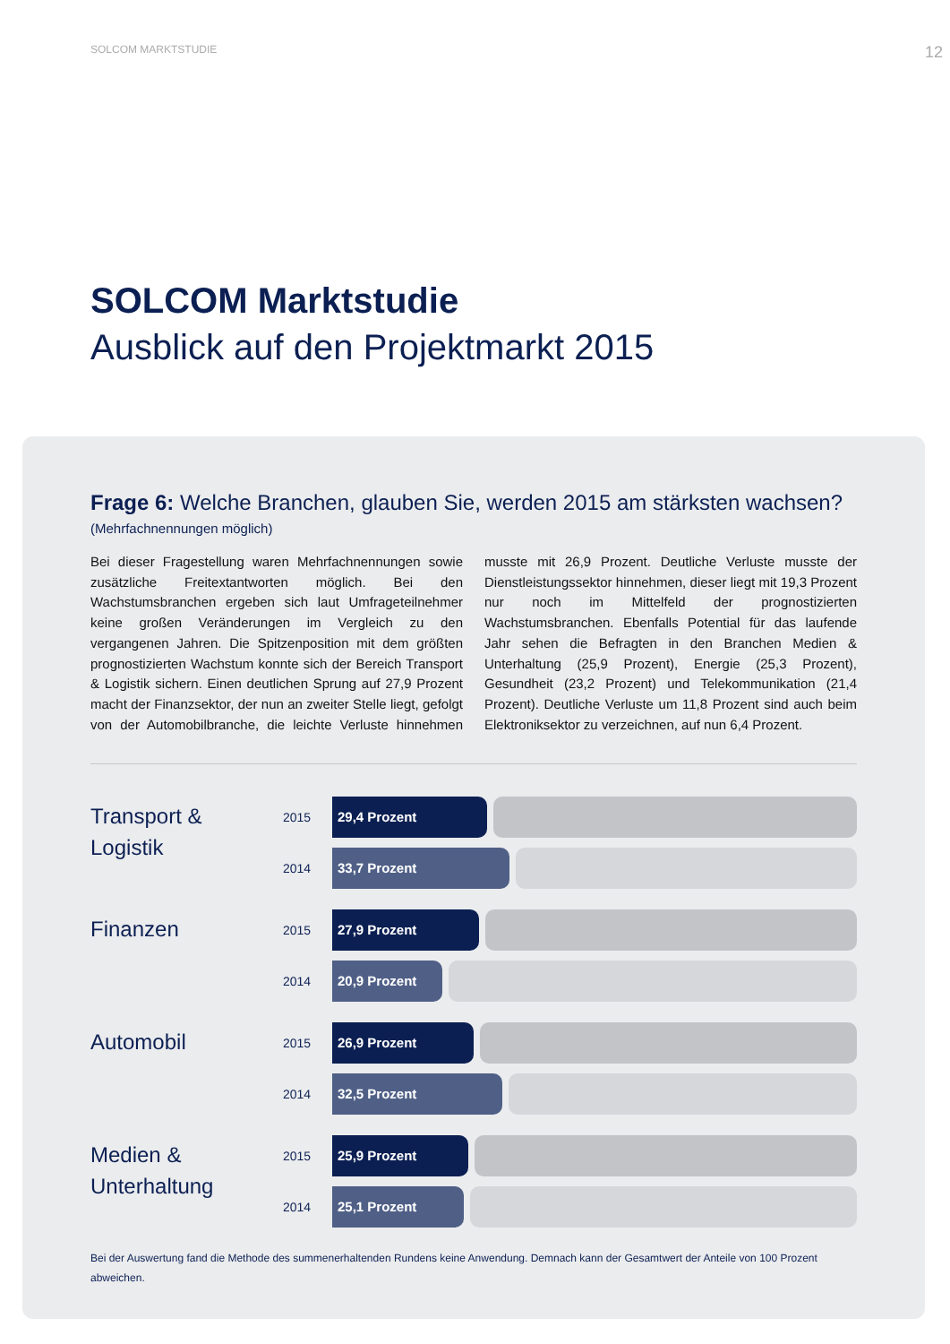SOLCOM MARKTSTUDIE 12
SOLCOM Marktstudie
Ausblick auf den Projektmarkt 2015
Frage 6: Welche Branchen, glauben Sie, werden 2015 am stärksten wachsen?
(Mehrfachnennungen möglich)
Bei dieser Fragestellung waren Mehrfachnennungen sowie zusätzliche Freitextantworten möglich. Bei den Wachstumsbranchen ergeben sich laut Umfrageteilnehmer keine großen Veränderungen im Vergleich zu den vergangenen Jahren. Die Spitzenposition mit dem größten prognostizierten Wachstum konnte sich der Bereich Transport & Logistik sichern. Einen deutlichen Sprung auf 27,9 Prozent macht der Finanzsektor, der nun an zweiter Stelle liegt, gefolgt von der Automobilbranche, die leichte Verluste hinnehmen musste mit 26,9 Prozent. Deutliche Verluste musste der Dienstleistungssektor hinnehmen, dieser liegt mit 19,3 Prozent nur noch im Mittelfeld der prognostizierten Wachstumsbranchen. Ebenfalls Potential für das laufende Jahr sehen die Befragten in den Branchen Medien & Unterhaltung (25,9 Prozent), Energie (25,3 Prozent), Gesundheit (23,2 Prozent) und Telekommunikation (21,4 Prozent). Deutliche Verluste um 11,8 Prozent sind auch beim Elektroniksektor zu verzeichnen, auf nun 6,4 Prozent.
Transport &
Logistik
2015
29,4 Prozent
2014
33,7 Prozent
Finanzen
2015
27,9 Prozent
2014
20,9 Prozent
Automobil
2015
26,9 Prozent
2014
32,5 Prozent
Medien &
Unterhaltung
2015
25,9 Prozent
2014
25,1 Prozent
Bei der Auswertung fand die Methode des summenerhaltenden Rundens keine Anwendung. Demnach kann der Gesamtwert der Anteile von 100 Prozent abweichen.